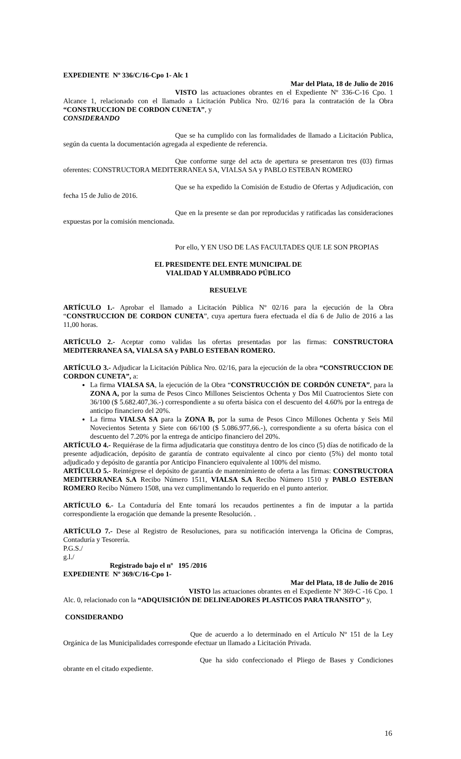EXPEDIENTE Nº 336/C/16-Cpo 1- Alc 1
Mar del Plata, 18 de Julio de 2016
VISTO las actuaciones obrantes en el Expediente Nº 336-C-16 Cpo. 1 Alcance 1, relacionado con el llamado a Licitación Publica Nro. 02/16 para la contratación de la Obra “CONSTRUCCION DE CORDON CUNETA”, y
CONSIDERANDO
Que se ha cumplido con las formalidades de llamado a Licitación Publica, según da cuenta la documentación agregada al expediente de referencia.
Que conforme surge del acta de apertura se presentaron tres (03) firmas oferentes: CONSTRUCTORA MEDITERRANEA SA, VIALSA SA y PABLO ESTEBAN ROMERO
Que se ha expedido la Comisión de Estudio de Ofertas y Adjudicación, con fecha 15 de Julio de 2016.
Que en la presente se dan por reproducidas y ratificadas las consideraciones expuestas por la comisión mencionada.
Por ello, Y EN USO DE LAS FACULTADES QUE LE SON PROPIAS
EL PRESIDENTE DEL ENTE MUNICIPAL DE
VIALIDAD Y ALUMBRADO PÚBLICO
RESUELVE
ARTÍCULO 1.- Aprobar el llamado a Licitación Pública Nº 02/16 para la ejecución de la Obra “CONSTRUCCION DE CORDON CUNETA”, cuya apertura fuera efectuada el día 6 de Julio de 2016 a las 11,00 horas.
ARTÍCULO 2.- Aceptar como validas las ofertas presentadas por las firmas: CONSTRUCTORA MEDITERRANEA SA, VIALSA SA y PABLO ESTEBAN ROMERO.
ARTÍCULO 3.- Adjudicar la Licitación Pública Nro. 02/16, para la ejecución de la obra “CONSTRUCCION DE CORDON CUNETA”, a:
La firma VIALSA SA, la ejecución de la Obra “CONSTRUCCIÓN DE CORDÓN CUNETA”, para la ZONA A, por la suma de Pesos Cinco Millones Seiscientos Ochenta y Dos Mil Cuatrocientos Siete con 36/100 ($ 5.682.407,36.-) correspondiente a su oferta básica con el descuento del 4.60% por la entrega de anticipo financiero del 20%.
La firma VIALSA SA para la ZONA B, por la suma de Pesos Cinco Millones Ochenta y Seis Mil Novecientos Setenta y Siete con 66/100 ($ 5.086.977,66.-), correspondiente a su oferta básica con el descuento del 7.20% por la entrega de anticipo financiero del 20%.
ARTÍCULO 4.- Requiérase de la firma adjudicataria que constituya dentro de los cinco (5) días de notificado de la presente adjudicación, depósito de garantía de contrato equivalente al cinco por ciento (5%) del monto total adjudicado y depósito de garantía por Anticipo Financiero equivalente al 100% del mismo.
ARTÍCULO 5.- Reintégrese el depósito de garantía de mantenimiento de oferta a las firmas: CONSTRUCTORA MEDITERRANEA S.A Recibo Número 1511, VIALSA S.A Recibo Número 1510 y PABLO ESTEBAN ROMERO Recibo Número 1508, una vez cumplimentando lo requerido en el punto anterior.
ARTÍCULO 6.- La Contaduría del Ente tomará los recaudos pertinentes a fin de imputar a la partida correspondiente la erogación que demande la presente Resolución. .
ARTÍCULO 7.- Dese al Registro de Resoluciones, para su notificación intervenga la Oficina de Compras, Contaduría y Tesorería.
P.G.S./
g.l./
Registrado bajo el nº 195 /2016
EXPEDIENTE Nº 369/C/16-Cpo 1-
Mar del Plata, 18 de Julio de 2016
VISTO las actuaciones obrantes en el Expediente Nº 369-C -16 Cpo. 1 Alc. 0, relacionado con la “ADQUISICIÓN DE DELINEADORES PLASTICOS PARA TRANSITO” y,
CONSIDERANDO
Que de acuerdo a lo determinado en el Artículo Nº 151 de la Ley Orgánica de las Municipalidades corresponde efectuar un llamado a Licitación Privada.
Que ha sido confeccionado el Pliego de Bases y Condiciones obrante en el citado expediente.
16